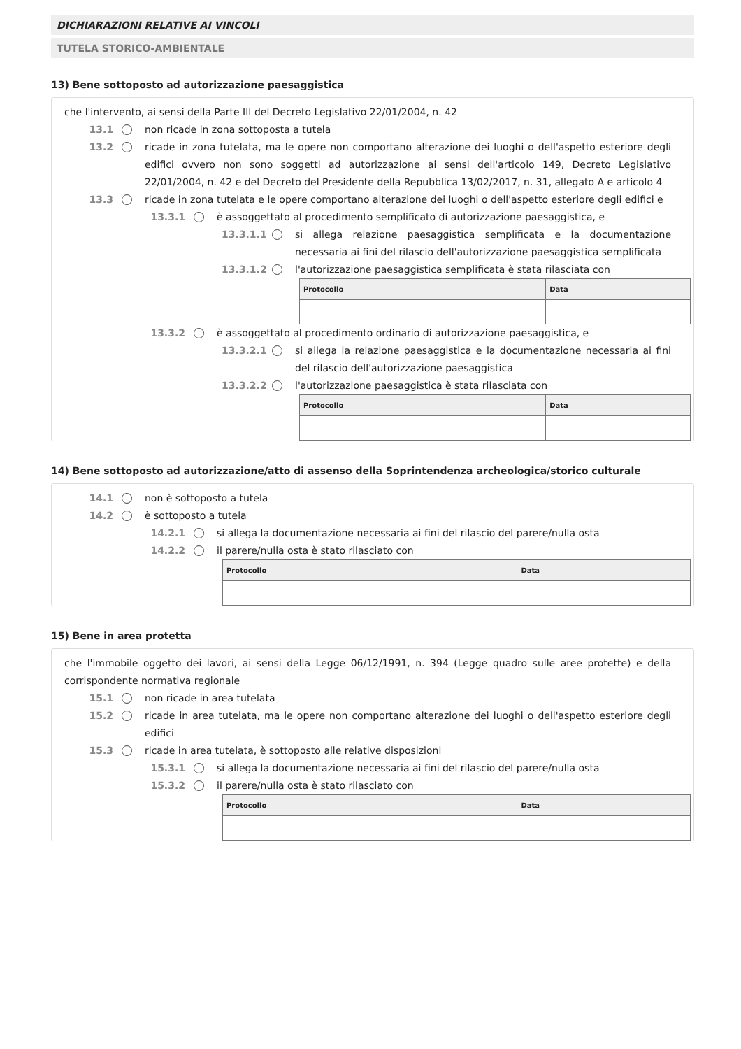DICHIARAZIONI RELATIVE AI VINCOLI
TUTELA STORICO-AMBIENTALE
13) Bene sottoposto ad autorizzazione paesaggistica
che l'intervento, ai sensi della Parte III del Decreto Legislativo 22/01/2004, n. 42
13.1 non ricade in zona sottoposta a tutela
13.2 ricade in zona tutelata, ma le opere non comportano alterazione dei luoghi o dell'aspetto esteriore degli edifici ovvero non sono soggetti ad autorizzazione ai sensi dell'articolo 149, Decreto Legislativo 22/01/2004, n. 42 e del Decreto del Presidente della Repubblica 13/02/2017, n. 31, allegato A e articolo 4
13.3 ricade in zona tutelata e le opere comportano alterazione dei luoghi o dell'aspetto esteriore degli edifici e
13.3.1 è assoggettato al procedimento semplificato di autorizzazione paesaggistica, e
13.3.1.1 si allega relazione paesaggistica semplificata e la documentazione necessaria ai fini del rilascio dell'autorizzazione paesaggistica semplificata
13.3.1.2 l'autorizzazione paesaggistica semplificata è stata rilasciata con
| Protocollo | Data |
| --- | --- |
13.3.2 è assoggettato al procedimento ordinario di autorizzazione paesaggistica, e
13.3.2.1 si allega la relazione paesaggistica e la documentazione necessaria ai fini del rilascio dell'autorizzazione paesaggistica
13.3.2.2 l'autorizzazione paesaggistica è stata rilasciata con
| Protocollo | Data |
| --- | --- |
14) Bene sottoposto ad autorizzazione/atto di assenso della Soprintendenza archeologica/storico culturale
14.1 non è sottoposto a tutela
14.2 è sottoposto a tutela
14.2.1 si allega la documentazione necessaria ai fini del rilascio del parere/nulla osta
14.2.2 il parere/nulla osta è stato rilasciato con
| Protocollo | Data |
| --- | --- |
15) Bene in area protetta
che l'immobile oggetto dei lavori, ai sensi della Legge 06/12/1991, n. 394 (Legge quadro sulle aree protette) e della corrispondente normativa regionale
15.1 non ricade in area tutelata
15.2 ricade in area tutelata, ma le opere non comportano alterazione dei luoghi o dell'aspetto esteriore degli edifici
15.3 ricade in area tutelata, è sottoposto alle relative disposizioni
15.3.1 si allega la documentazione necessaria ai fini del rilascio del parere/nulla osta
15.3.2 il parere/nulla osta è stato rilasciato con
| Protocollo | Data |
| --- | --- |